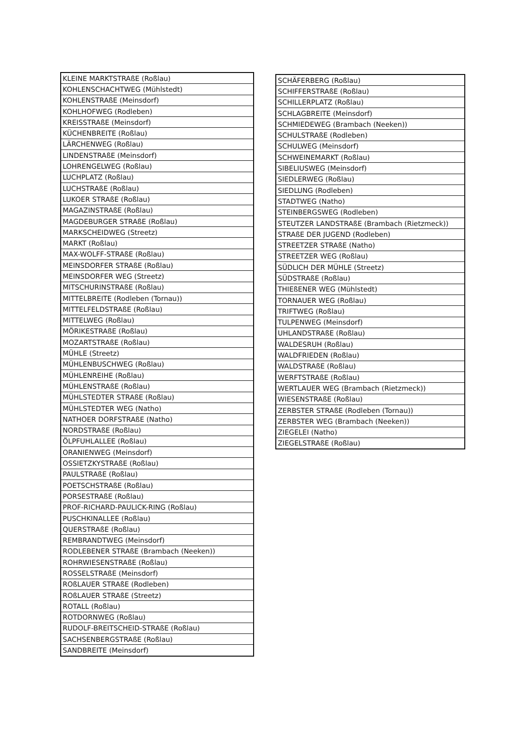| KLEINE MARKTSTRAßE (Roßlau) |
| KOHLENSCHACHTWEG (Mühlstedt) |
| KOHLENSTRAßE (Meinsdorf) |
| KOHLHOFWEG (Rodleben) |
| KREISSTRAßE (Meinsdorf) |
| KÜCHENBREITE (Roßlau) |
| LÄRCHENWEG (Roßlau) |
| LINDENSTRAßE (Meinsdorf) |
| LOHRENGELWEG (Roßlau) |
| LUCHPLATZ (Roßlau) |
| LUCHSTRAßE (Roßlau) |
| LUKOER STRAßE (Roßlau) |
| MAGAZINSTRAßE (Roßlau) |
| MAGDEBURGER STRAßE (Roßlau) |
| MARKSCHEIDWEG (Streetz) |
| MARKT (Roßlau) |
| MAX-WOLFF-STRAßE (Roßlau) |
| MEINSDORFER STRAßE (Roßlau) |
| MEINSDORFER WEG (Streetz) |
| MITSCHURINSTRAßE (Roßlau) |
| MITTELBREITE (Rodleben (Tornau)) |
| MITTELFELDSTRAßE (Roßlau) |
| MITTELWEG (Roßlau) |
| MÖRIKESTRAßE (Roßlau) |
| MOZARTSTRAßE (Roßlau) |
| MÜHLE (Streetz) |
| MÜHLENBUSCHWEG (Roßlau) |
| MÜHLENREIHE (Roßlau) |
| MÜHLENSTRAßE (Roßlau) |
| MÜHLSTEDTER STRAßE (Roßlau) |
| MÜHLSTEDTER WEG (Natho) |
| NATHOER DORFSTRAßE (Natho) |
| NORDSTRAßE (Roßlau) |
| ÖLPFUHLALLEE (Roßlau) |
| ORANIENWEG (Meinsdorf) |
| OSSIETZKYSTRAßE (Roßlau) |
| PAULSTRAßE (Roßlau) |
| POETSCHSTRAßE (Roßlau) |
| PORSESTRAßE (Roßlau) |
| PROF-RICHARD-PAULICK-RING (Roßlau) |
| PUSCHKINALLEE (Roßlau) |
| QUERSTRAßE (Roßlau) |
| REMBRANDTWEG (Meinsdorf) |
| RODLEBENER STRAßE (Brambach (Neeken)) |
| ROHRWIESENSTRAßE (Roßlau) |
| ROSSELSTRAßE (Meinsdorf) |
| ROßLAUER STRAßE (Rodleben) |
| ROßLAUER STRAßE (Streetz) |
| ROTALL (Roßlau) |
| ROTDORNWEG (Roßlau) |
| RUDOLF-BREITSCHEID-STRAßE (Roßlau) |
| SACHSENBERGSTRAßE (Roßlau) |
| SANDBREITE (Meinsdorf) |
| SCHÄFERBERG (Roßlau) |
| SCHIFFERSTRAßE (Roßlau) |
| SCHILLERPLATZ (Roßlau) |
| SCHLAGBREITE (Meinsdorf) |
| SCHMIEDEWEG (Brambach (Neeken)) |
| SCHULSTRAßE (Rodleben) |
| SCHULWEG (Meinsdorf) |
| SCHWEINEMARKT (Roßlau) |
| SIBELIUSWEG (Meinsdorf) |
| SIEDLERWEG (Roßlau) |
| SIEDLUNG (Rodleben) |
| STADTWEG (Natho) |
| STEINBERGSWEG (Rodleben) |
| STEUTZER LANDSTRAßE (Brambach (Rietzmeck)) |
| STRAßE DER JUGEND (Rodleben) |
| STREETZER STRAßE (Natho) |
| STREETZER WEG (Roßlau) |
| SÜDLICH DER MÜHLE (Streetz) |
| SÜDSTRAßE (Roßlau) |
| THIEßENER WEG (Mühlstedt) |
| TORNAUER WEG (Roßlau) |
| TRIFTWEG (Roßlau) |
| TULPENWEG (Meinsdorf) |
| UHLANDSTRAßE (Roßlau) |
| WALDESRUH (Roßlau) |
| WALDFRIEDEN (Roßlau) |
| WALDSTRAßE (Roßlau) |
| WERFTSTRAßE (Roßlau) |
| WERTLAUER WEG (Brambach (Rietzmeck)) |
| WIESENSTRAßE (Roßlau) |
| ZERBSTER STRAßE (Rodleben (Tornau)) |
| ZERBSTER WEG (Brambach (Neeken)) |
| ZIEGELEI (Natho) |
| ZIEGELSTRAßE (Roßlau) |